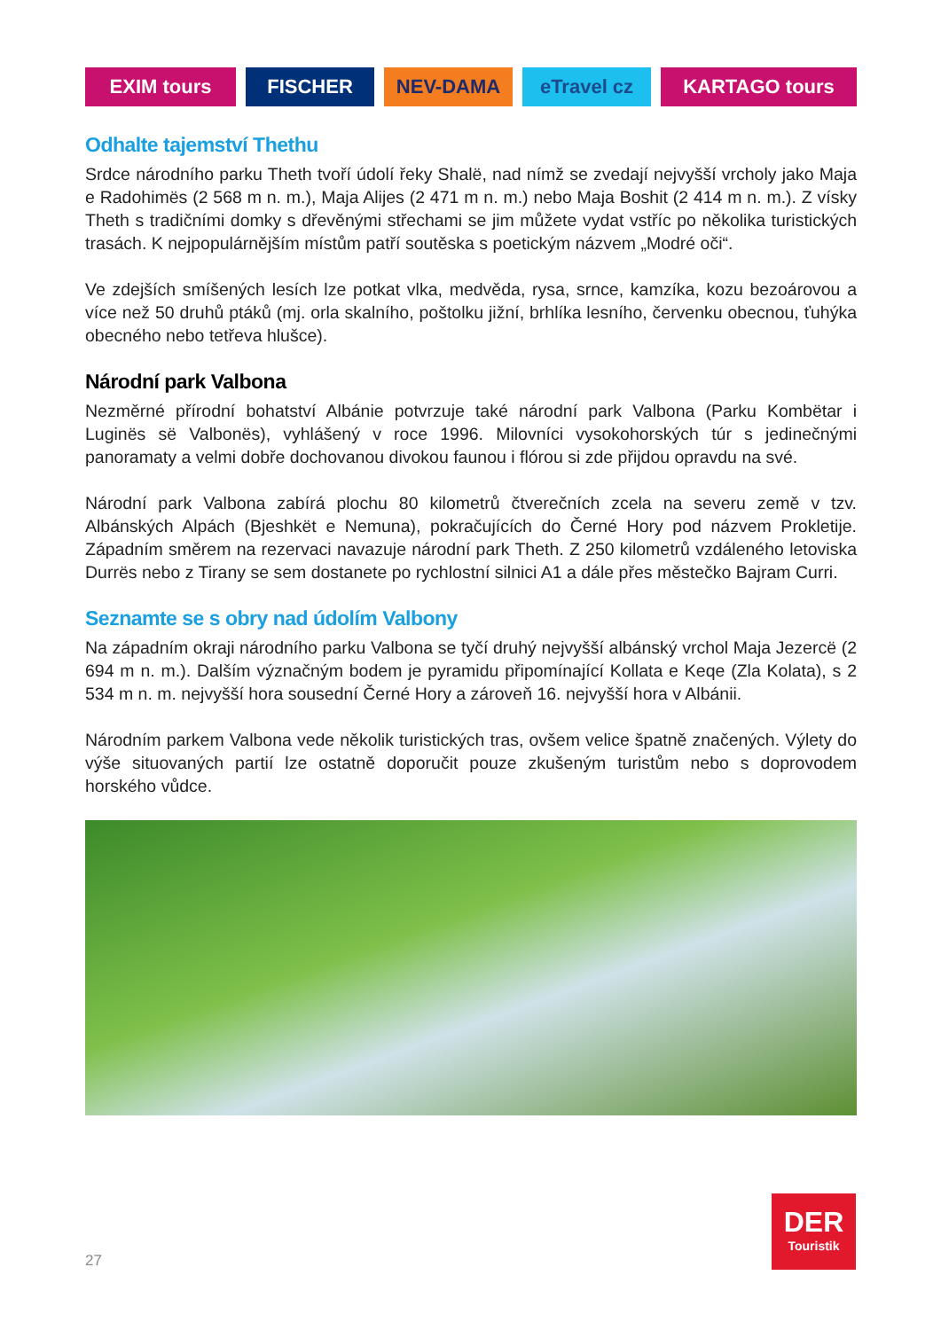EXIM tours FISCHER NEV-DAMA eTravel cz KARTAGO tours
Odhalte tajemství Thethu
Srdce národního parku Theth tvoří údolí řeky Shalë, nad nímž se zvedají nejvyšší vrcholy jako Maja e Radohimës (2 568 m n. m.), Maja Alijes (2 471 m n. m.) nebo Maja Boshit (2 414 m n. m.). Z vísky Theth s tradičními domky s dřevěnými střechami se jim můžete vydat vstříc po několika turistických trasách. K nejpopulárnějším místům patří soutěska s poetickým názvem „Modré oči“.
Ve zdejších smíšených lesích lze potkat vlka, medvěda, rysa, srnce, kamzíka, kozu bezoárovou a více než 50 druhů ptáků (mj. orla skalního, poštolku jižní, brhlíka lesního, červenku obecnou, ťuhýka obecného nebo tetřeva hlušce).
Národní park Valbona
Nezměrné přírodní bohatství Albánie potvrzuje také národní park Valbona (Parku Kombëtar i Luginës së Valbonës), vyhlášený v roce 1996. Milovníci vysokohorských túr s jedinečnými panoramaty a velmi dobře dochovanou divokou faunou i flórou si zde přijdou opravdu na své.
Národní park Valbona zabírá plochu 80 kilometrů čtverečních zcela na severu země v tzv. Albánských Alpách (Bjeshkët e Nemuna), pokračujících do Černé Hory pod názvem Prokletije. Západním směrem na rezervaci navazuje národní park Theth. Z 250 kilometrů vzdáleného letoviska Durrës nebo z Tirany se sem dostanete po rychlostní silnici A1 a dále přes městečko Bajram Curri.
Seznamte se s obry nad údolím Valbony
Na západním okraji národního parku Valbona se tyčí druhý nejvyšší albánský vrchol Maja Jezercë (2 694 m n. m.). Dalším význačným bodem je pyramidu připomínající Kollata e Keqe (Zla Kolata), s 2 534 m n. m. nejvyšší hora sousední Černé Hory a zároveň 16. nejvyšší hora v Albánii.
Národním parkem Valbona vede několik turistických tras, ovšem velice špatně značených. Výlety do výše situovaných partií lze ostatně doporučit pouze zkušeným turistům nebo s doprovodem horského vůdce.
27
DER
Touristik